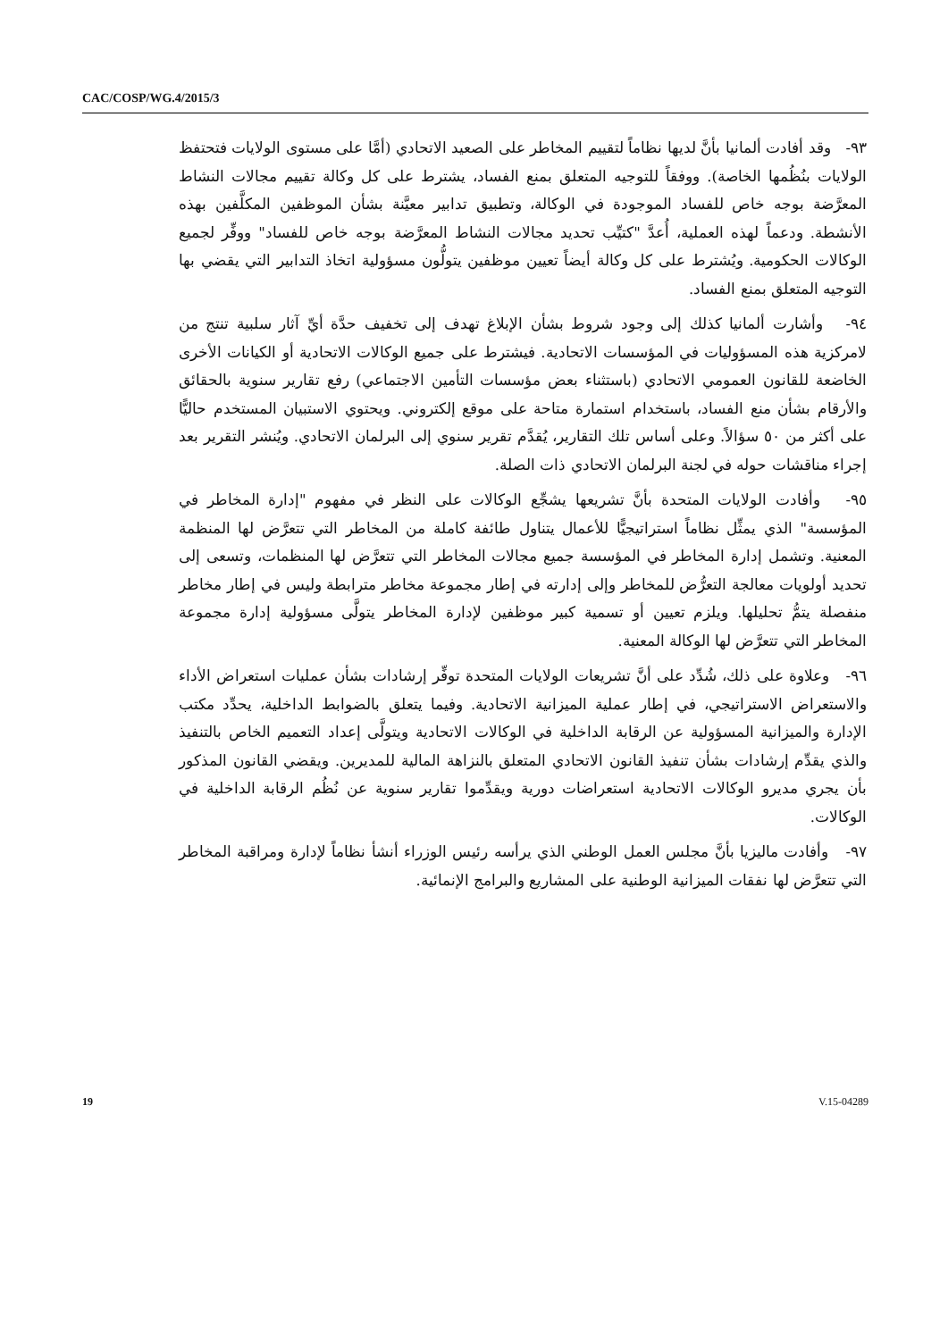CAC/COSP/WG.4/2015/3
٩٣- وقد أفادت ألمانيا بأنَّ لديها نظاماً لتقييم المخاطر على الصعيد الاتحادي (أمَّا على مستوى الولايات فتحتفظ الولايات بنُظُمها الخاصة). ووفقاً للتوجيه المتعلق بمنع الفساد، يشترط على كل وكالة تقييم مجالات النشاط المعرَّضة بوجه خاص للفساد الموجودة في الوكالة، وتطبيق تدابير معيَّنة بشأن الموظفين المكلَّفين بهذه الأنشطة. ودعماً لهذه العملية، أُعدَّ "كتيِّب تحديد مجالات النشاط المعرَّضة بوجه خاص للفساد" ووفِّر لجميع الوكالات الحكومية. ويُشترط على كل وكالة أيضاً تعيين موظفين يتولُّون مسؤولية اتخاذ التدابير التي يقضي بها التوجيه المتعلق بمنع الفساد.
٩٤- وأشارت ألمانيا كذلك إلى وجود شروط بشأن الإبلاغ تهدف إلى تخفيف حدَّة أيِّ آثار سلبية تنتج من لامركزية هذه المسؤوليات في المؤسسات الاتحادية. فيشترط على جميع الوكالات الاتحادية أو الكيانات الأخرى الخاضعة للقانون العمومي الاتحادي (باستثناء بعض مؤسسات التأمين الاجتماعي) رفع تقارير سنوية بالحقائق والأرقام بشأن منع الفساد، باستخدام استمارة متاحة على موقع إلكتروني. ويحتوي الاستبيان المستخدم حاليًّا على أكثر من ٥٠ سؤالاً. وعلى أساس تلك التقارير، يُقدَّم تقرير سنوي إلى البرلمان الاتحادي. ويُنشر التقرير بعد إجراء مناقشات حوله في لجنة البرلمان الاتحادي ذات الصلة.
٩٥- وأفادت الولايات المتحدة بأنَّ تشريعها يشجِّع الوكالات على النظر في مفهوم "إدارة المخاطر في المؤسسة" الذي يمثِّل نظاماً استراتيجيًّا للأعمال يتناول طائفة كاملة من المخاطر التي تتعرَّض لها المنظمة المعنية. وتشمل إدارة المخاطر في المؤسسة جميع مجالات المخاطر التي تتعرَّض لها المنظمات، وتسعى إلى تحديد أولويات معالجة التعرُّض للمخاطر وإلى إدارته في إطار مجموعة مخاطر مترابطة وليس في إطار مخاطر منفصلة يتمُّ تحليلها. ويلزم تعيين أو تسمية كبير موظفين لإدارة المخاطر يتولَّى مسؤولية إدارة مجموعة المخاطر التي تتعرَّض لها الوكالة المعنية.
٩٦- وعلاوة على ذلك، شُدِّد على أنَّ تشريعات الولايات المتحدة توفِّر إرشادات بشأن عمليات استعراض الأداء والاستعراض الاستراتيجي، في إطار عملية الميزانية الاتحادية. وفيما يتعلق بالضوابط الداخلية، يحدِّد مكتب الإدارة والميزانية المسؤولية عن الرقابة الداخلية في الوكالات الاتحادية ويتولَّى إعداد التعميم الخاص بالتنفيذ والذي يقدِّم إرشادات بشأن تنفيذ القانون الاتحادي المتعلق بالنزاهة المالية للمديرين. ويقضي القانون المذكور بأن يجري مديرو الوكالات الاتحادية استعراضات دورية ويقدِّموا تقارير سنوية عن نُظُم الرقابة الداخلية في الوكالات.
٩٧- وأفادت ماليزيا بأنَّ مجلس العمل الوطني الذي يرأسه رئيس الوزراء أنشأ نظاماً لإدارة ومراقبة المخاطر التي تتعرَّض لها نفقات الميزانية الوطنية على المشاريع والبرامج الإنمائية.
19 V.15-04289